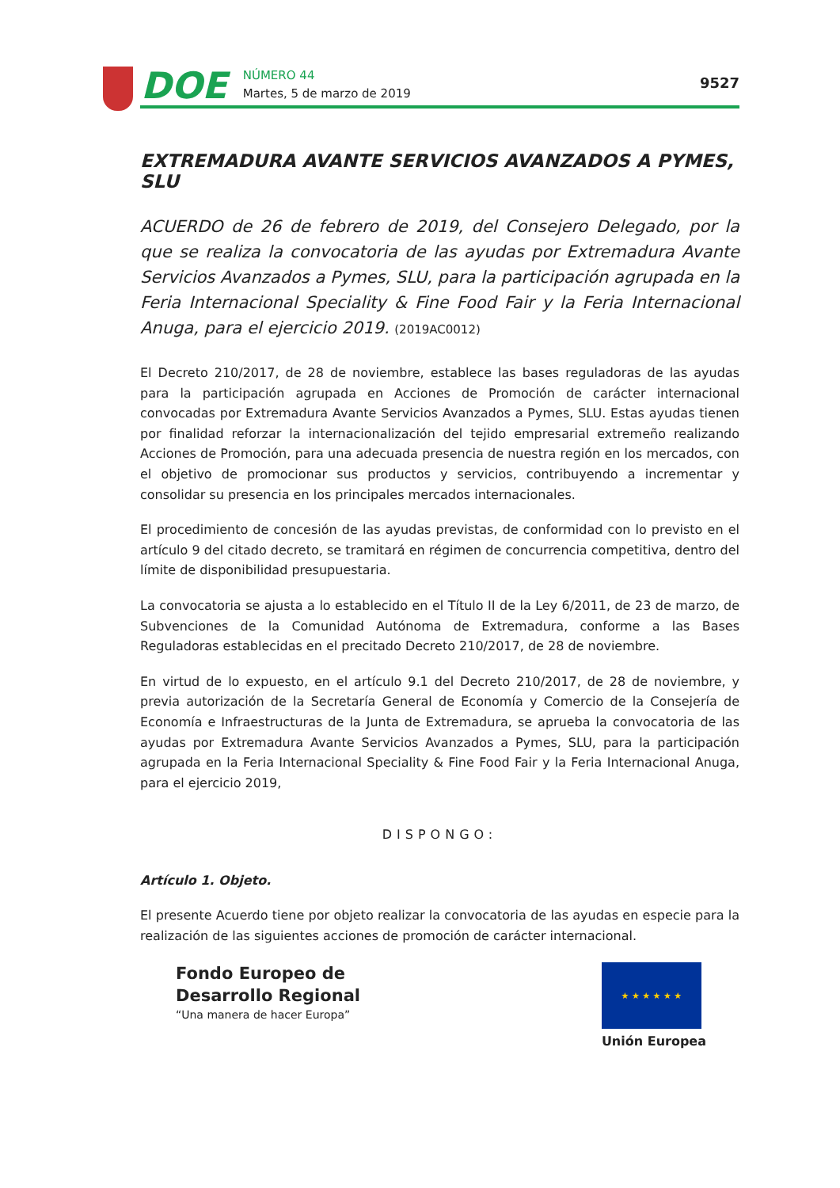DOE
NÚMERO 44
Martes, 5 de marzo de 2019
9527
EXTREMADURA AVANTE SERVICIOS AVANZADOS A PYMES, SLU
ACUERDO de 26 de febrero de 2019, del Consejero Delegado, por la que se realiza la convocatoria de las ayudas por Extremadura Avante Servicios Avanzados a Pymes, SLU, para la participación agrupada en la Feria Internacional Speciality & Fine Food Fair y la Feria Internacional Anuga, para el ejercicio 2019. (2019AC0012)
El Decreto 210/2017, de 28 de noviembre, establece las bases reguladoras de las ayudas para la participación agrupada en Acciones de Promoción de carácter internacional convocadas por Extremadura Avante Servicios Avanzados a Pymes, SLU. Estas ayudas tienen por finalidad reforzar la internacionalización del tejido empresarial extremeño realizando Acciones de Promoción, para una adecuada presencia de nuestra región en los mercados, con el objetivo de promocionar sus productos y servicios, contribuyendo a incrementar y consolidar su presencia en los principales mercados internacionales.
El procedimiento de concesión de las ayudas previstas, de conformidad con lo previsto en el artículo 9 del citado decreto, se tramitará en régimen de concurrencia competitiva, dentro del límite de disponibilidad presupuestaria.
La convocatoria se ajusta a lo establecido en el Título II de la Ley 6/2011, de 23 de marzo, de Subvenciones de la Comunidad Autónoma de Extremadura, conforme a las Bases Reguladoras establecidas en el precitado Decreto 210/2017, de 28 de noviembre.
En virtud de lo expuesto, en el artículo 9.1 del Decreto 210/2017, de 28 de noviembre, y previa autorización de la Secretaría General de Economía y Comercio de la Consejería de Economía e Infraestructuras de la Junta de Extremadura, se aprueba la convocatoria de las ayudas por Extremadura Avante Servicios Avanzados a Pymes, SLU, para la participación agrupada en la Feria Internacional Speciality & Fine Food Fair y la Feria Internacional Anuga, para el ejercicio 2019,
DISPONGO:
Artículo 1. Objeto.
El presente Acuerdo tiene por objeto realizar la convocatoria de las ayudas en especie para la realización de las siguientes acciones de promoción de carácter internacional.
Fondo Europeo de
Desarrollo Regional
“Una manera de hacer Europa”
★ ★ ★ ★ ★ ★
Unión Europea